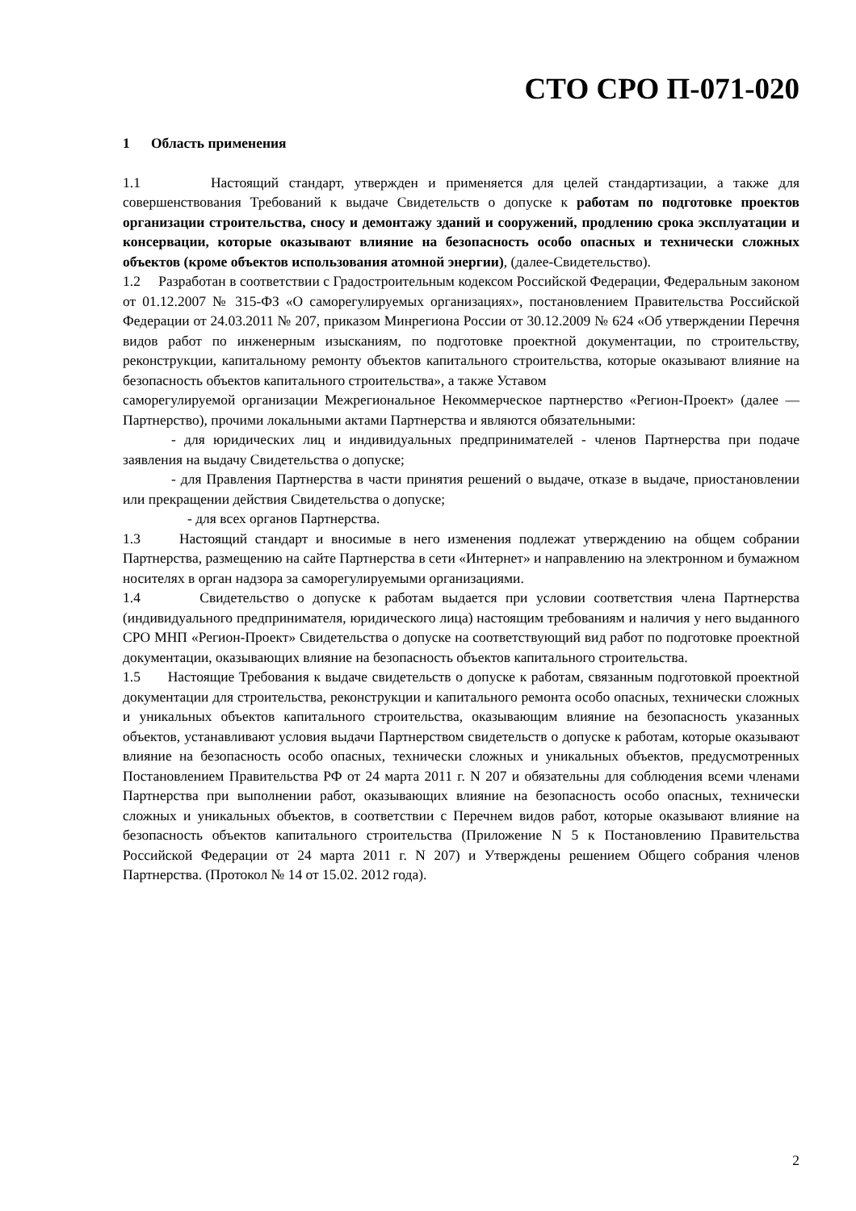СТО СРО П-071-020
1 Область применения
1.1 Настоящий стандарт, утвержден и применяется для целей стандартизации, а также для совершенствования Требований к выдаче Свидетельств о допуске к работам по подготовке проектов организации строительства, сносу и демонтажу зданий и сооружений, продлению срока эксплуатации и консервации, которые оказывают влияние на безопасность особо опасных и технически сложных объектов (кроме объектов использования атомной энергии), (далее-Свидетельство).
1.2 Разработан в соответствии с Градостроительным кодексом Российской Федерации, Федеральным законом от 01.12.2007 № 315-ФЗ «О саморегулируемых организациях», постановлением Правительства Российской Федерации от 24.03.2011 № 207, приказом Минрегиона России от 30.12.2009 № 624 «Об утверждении Перечня видов работ по инженерным изысканиям, по подготовке проектной документации, по строительству, реконструкции, капитальному ремонту объектов капитального строительства, которые оказывают влияние на безопасность объектов капитального строительства», а также Уставом
саморегулируемой организации Межрегиональное Некоммерческое партнерство «Регион-Проект» (далее — Партнерство), прочими локальными актами Партнерства и являются обязательными:
- для юридических лиц и индивидуальных предпринимателей - членов Партнерства при подаче заявления на выдачу Свидетельства о допуске;
- для Правления Партнерства в части принятия решений о выдаче, отказе в выдаче, приостановлении или прекращении действия Свидетельства о допуске;
- для всех органов Партнерства.
1.3 Настоящий стандарт и вносимые в него изменения подлежат утверждению на общем собрании Партнерства, размещению на сайте Партнерства в сети «Интернет» и направлению на электронном и бумажном носителях в орган надзора за саморегулируемыми организациями.
1.4 Свидетельство о допуске к работам выдается при условии соответствия члена Партнерства (индивидуального предпринимателя, юридического лица) настоящим требованиям и наличия у него выданного СРО МНП «Регион-Проект» Свидетельства о допуске на соответствующий вид работ по подготовке проектной документации, оказывающих влияние на безопасность объектов капитального строительства.
1.5 Настоящие Требования к выдаче свидетельств о допуске к работам, связанным подготовкой проектной документации для строительства, реконструкции и капитального ремонта особо опасных, технически сложных и уникальных объектов капитального строительства, оказывающим влияние на безопасность указанных объектов, устанавливают условия выдачи Партнерством свидетельств о допуске к работам, которые оказывают влияние на безопасность особо опасных, технически сложных и уникальных объектов, предусмотренных Постановлением Правительства РФ от 24 марта 2011 г. N 207 и обязательны для соблюдения всеми членами Партнерства при выполнении работ, оказывающих влияние на безопасность особо опасных, технически сложных и уникальных объектов, в соответствии с Перечнем видов работ, которые оказывают влияние на безопасность объектов капитального строительства (Приложение N 5 к Постановлению Правительства Российской Федерации от 24 марта 2011 г. N 207) и Утверждены решением Общего собрания членов Партнерства. (Протокол № 14 от 15.02. 2012 года).
2